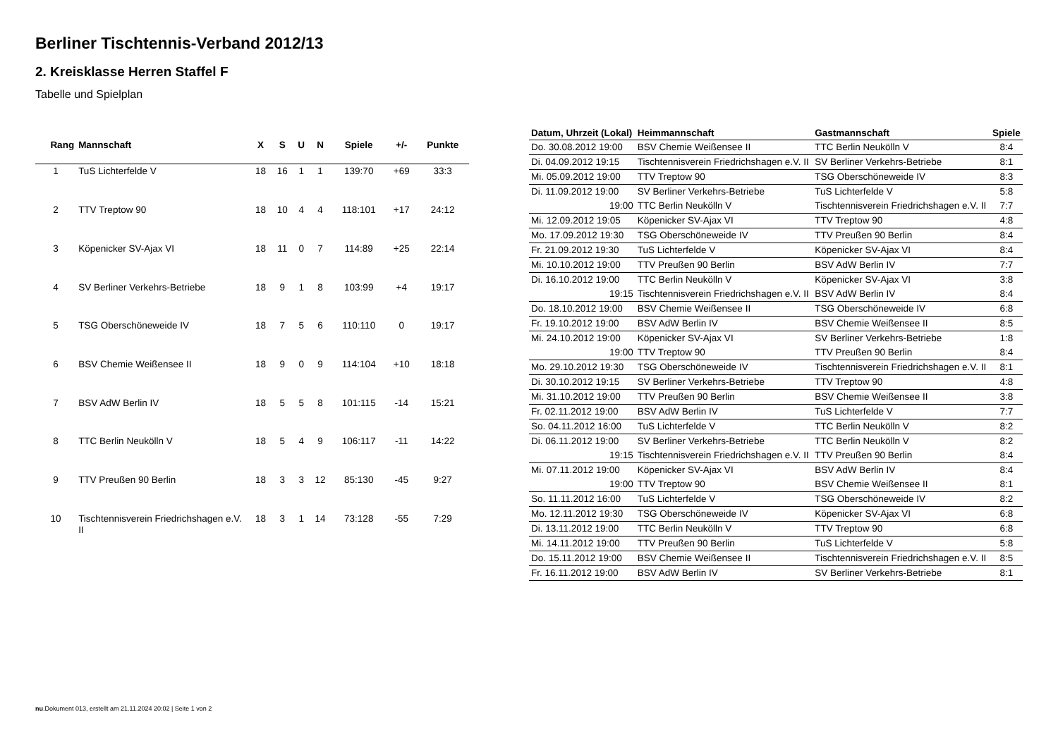Berliner Tischtennis-Verband 2012/13
2. Kreisklasse Herren Staffel F
Tabelle und Spielplan
| Rang | Mannschaft | X | S | U | N | Spiele | +/- | Punkte |
| --- | --- | --- | --- | --- | --- | --- | --- | --- |
| 1 | TuS Lichterfelde V | 18 | 16 | 1 | 1 | 139:70 | +69 | 33:3 |
| 2 | TTV Treptow 90 | 18 | 10 | 4 | 4 | 118:101 | +17 | 24:12 |
| 3 | Köpenicker SV-Ajax VI | 18 | 11 | 0 | 7 | 114:89 | +25 | 22:14 |
| 4 | SV Berliner Verkehrs-Betriebe | 18 | 9 | 1 | 8 | 103:99 | +4 | 19:17 |
| 5 | TSG Oberschöneweide IV | 18 | 7 | 5 | 6 | 110:110 | 0 | 19:17 |
| 6 | BSV Chemie Weißensee II | 18 | 9 | 0 | 9 | 114:104 | +10 | 18:18 |
| 7 | BSV AdW Berlin IV | 18 | 5 | 5 | 8 | 101:115 | -14 | 15:21 |
| 8 | TTC Berlin Neukölln V | 18 | 5 | 4 | 9 | 106:117 | -11 | 14:22 |
| 9 | TTV Preußen 90 Berlin | 18 | 3 | 3 | 12 | 85:130 | -45 | 9:27 |
| 10 | Tischtennisverein Friedrichshagen e.V. II | 18 | 3 | 1 | 14 | 73:128 | -55 | 7:29 |
| Datum, Uhrzeit (Lokal) | Heimmannschaft | Gastmannschaft | Spiele |
| --- | --- | --- | --- |
| Do. 30.08.2012 19:00 | BSV Chemie Weißensee II | TTC Berlin Neukölln V | 8:4 |
| Di. 04.09.2012 19:15 | Tischtennisverein Friedrichshagen e.V. II | SV Berliner Verkehrs-Betriebe | 8:1 |
| Mi. 05.09.2012 19:00 | TTV Treptow 90 | TSG Oberschöneweide IV | 8:3 |
| Di. 11.09.2012 19:00 | SV Berliner Verkehrs-Betriebe | TuS Lichterfelde V | 5:8 |
| 19:00 | TTC Berlin Neukölln V | Tischtennisverein Friedrichshagen e.V. II | 7:7 |
| Mi. 12.09.2012 19:05 | Köpenicker SV-Ajax VI | TTV Treptow 90 | 4:8 |
| Mo. 17.09.2012 19:30 | TSG Oberschöneweide IV | TTV Preußen 90 Berlin | 8:4 |
| Fr. 21.09.2012 19:30 | TuS Lichterfelde V | Köpenicker SV-Ajax VI | 8:4 |
| Mi. 10.10.2012 19:00 | TTV Preußen 90 Berlin | BSV AdW Berlin IV | 7:7 |
| Di. 16.10.2012 19:00 | TTC Berlin Neukölln V | Köpenicker SV-Ajax VI | 3:8 |
| 19:15 | Tischtennisverein Friedrichshagen e.V. II | BSV AdW Berlin IV | 8:4 |
| Do. 18.10.2012 19:00 | BSV Chemie Weißensee II | TSG Oberschöneweide IV | 6:8 |
| Fr. 19.10.2012 19:00 | BSV AdW Berlin IV | BSV Chemie Weißensee II | 8:5 |
| Mi. 24.10.2012 19:00 | Köpenicker SV-Ajax VI | SV Berliner Verkehrs-Betriebe | 1:8 |
| 19:00 | TTV Treptow 90 | TTV Preußen 90 Berlin | 8:4 |
| Mo. 29.10.2012 19:30 | TSG Oberschöneweide IV | Tischtennisverein Friedrichshagen e.V. II | 8:1 |
| Di. 30.10.2012 19:15 | SV Berliner Verkehrs-Betriebe | TTV Treptow 90 | 4:8 |
| Mi. 31.10.2012 19:00 | TTV Preußen 90 Berlin | BSV Chemie Weißensee II | 3:8 |
| Fr. 02.11.2012 19:00 | BSV AdW Berlin IV | TuS Lichterfelde V | 7:7 |
| So. 04.11.2012 16:00 | TuS Lichterfelde V | TTC Berlin Neukölln V | 8:2 |
| Di. 06.11.2012 19:00 | SV Berliner Verkehrs-Betriebe | TTC Berlin Neukölln V | 8:2 |
| 19:15 | Tischtennisverein Friedrichshagen e.V. II | TTV Preußen 90 Berlin | 8:4 |
| Mi. 07.11.2012 19:00 | Köpenicker SV-Ajax VI | BSV AdW Berlin IV | 8:4 |
| 19:00 | TTV Treptow 90 | BSV Chemie Weißensee II | 8:1 |
| So. 11.11.2012 16:00 | TuS Lichterfelde V | TSG Oberschöneweide IV | 8:2 |
| Mo. 12.11.2012 19:30 | TSG Oberschöneweide IV | Köpenicker SV-Ajax VI | 6:8 |
| Di. 13.11.2012 19:00 | TTC Berlin Neukölln V | TTV Treptow 90 | 6:8 |
| Mi. 14.11.2012 19:00 | TTV Preußen 90 Berlin | TuS Lichterfelde V | 5:8 |
| Do. 15.11.2012 19:00 | BSV Chemie Weißensee II | Tischtennisverein Friedrichshagen e.V. II | 8:5 |
| Fr. 16.11.2012 19:00 | BSV AdW Berlin IV | SV Berliner Verkehrs-Betriebe | 8:1 |
nu.Dokument 013, erstellt am 21.11.2024 20:02 | Seite 1 von 2